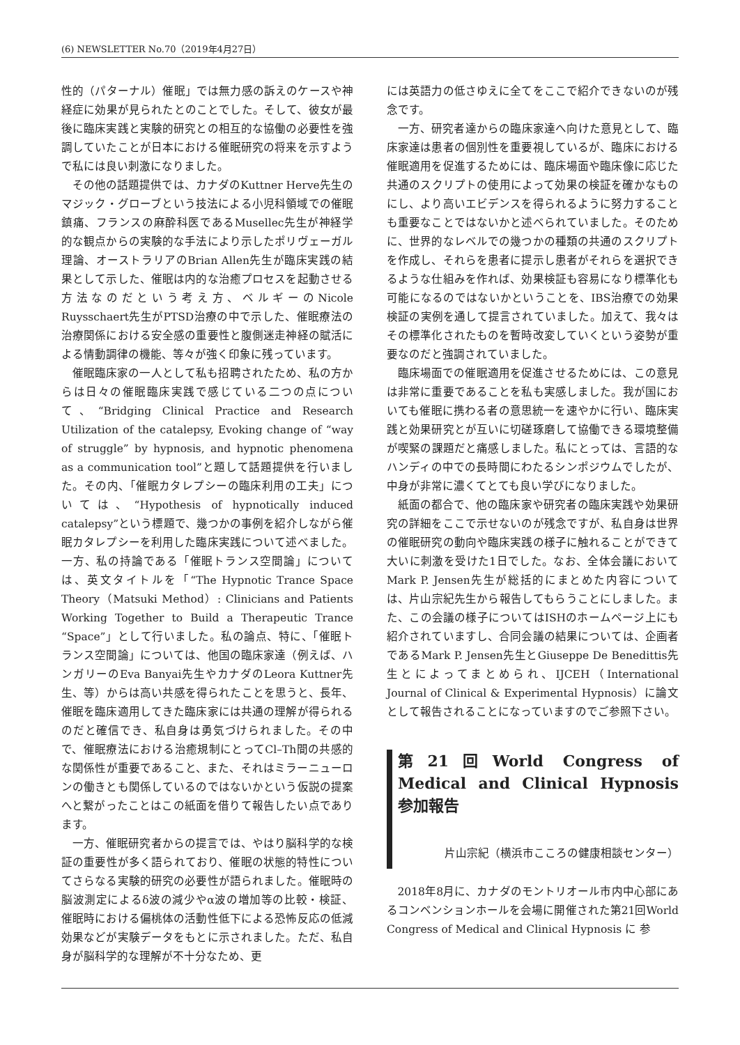(6) NEWSLETTER No.70（2019年4月27日）
性的（パターナル）催眠」では無力感の訴えのケースや神経症に効果が見られたとのことでした。そして、彼女が最後に臨床実践と実験的研究との相互的な協働の必要性を強調していたことが日本における催眠研究の将来を示すようで私には良い刺激になりました。
その他の話題提供では、カナダのKuttner Herve先生のマジック・グローブという技法による小児科領域での催眠鎮痛、フランスの麻酔科医であるMusellec先生が神経学的な観点からの実験的な手法により示したポリヴェーガル理論、オーストラリアのBrian Allen先生が臨床実践の結果として示した、催眠は内的な治癒プロセスを起動させる方法なのだという考え方、ベルギーのNicole Ruysschaert先生がPTSD治療の中で示した、催眠療法の治療関係における安全感の重要性と腹側迷走神経の賦活による情動調律の機能、等々が強く印象に残っています。
催眠臨床家の一人として私も招聘されたため、私の方からは日々の催眠臨床実践で感じている二つの点について、“Bridging Clinical Practice and Research Utilization of the catalepsy, Evoking change of “way of struggle” by hypnosis, and hypnotic phenomena as a communication tool”と題して話題提供を行いました。その内、「催眠カタレプシーの臨床利用の工夫」については、“Hypothesis of hypnotically induced catalepsy”という標題で、幾つかの事例を紹介しながら催眠カタレプシーを利用した臨床実践について述べました。一方、私の持論である「催眠トランス空間論」については、英文タイトルを「“The Hypnotic Trance Space Theory（Matsuki Method）: Clinicians and Patients Working Together to Build a Therapeutic Trance “Space”」として行いました。私の論点、特に、「催眠トランス空間論」については、他国の臨床家達（例えば、ハンガリーのEva Banyai先生やカナダのLeora Kuttner先生、等）からは高い共感を得られたことを思うと、長年、催眠を臨床適用してきた臨床家には共通の理解が得られるのだと確信でき、私自身は勇気づけられました。その中で、催眠療法における治癒規制にとってCl–Th間の共感的な関係性が重要であること、また、それはミラーニューロンの働きとも関係しているのではないかという仮説の提案へと繋がったことはこの紙面を借りて報告したい点であります。
一方、催眠研究者からの提言では、やはり脳科学的な検証の重要性が多く語られており、催眠の状態的特性についてさらなる実験的研究の必要性が語られました。催眠時の脳波測定によるδ波の減少やα波の増加等の比較・検証、催眠時における偏桃体の活動性低下による恐怖反応の低減効果などが実験データをもとに示されました。ただ、私自身が脳科学的な理解が不十分なため、更
には英語力の低さゆえに全てをここで紹介できないのが残念です。
一方、研究者達からの臨床家達へ向けた意見として、臨床家達は患者の個別性を重要視しているが、臨床における催眠適用を促進するためには、臨床場面や臨床像に応じた共通のスクリプトの使用によって効果の検証を確かなものにし、より高いエビデンスを得られるように努力することも重要なことではないかと述べられていました。そのために、世界的なレベルでの幾つかの種類の共通のスクリプトを作成し、それらを患者に提示し患者がそれらを選択できるような仕組みを作れば、効果検証も容易になり標準化も可能になるのではないかということを、IBS治療での効果検証の実例を通して提言されていました。加えて、我々はその標準化されたものを暫時改変していくという姿勢が重要なのだと強調されていました。
臨床場面での催眠適用を促進させるためには、この意見は非常に重要であることを私も実感しました。我が国においても催眠に携わる者の意思統一を速やかに行い、臨床実践と効果研究とが互いに切磋琢磨して協働できる環境整備が喫緊の課題だと痛感しました。私にとっては、言語的なハンディの中での長時間にわたるシンポジウムでしたが、中身が非常に濃くてとても良い学びになりました。
紙面の都合で、他の臨床家や研究者の臨床実践や効果研究の詳細をここで示せないのが残念ですが、私自身は世界の催眠研究の動向や臨床実践の様子に触れることができて大いに刺激を受けた1日でした。なお、全体会議においてMark P. Jensen先生が総括的にまとめた内容については、片山宗紀先生から報告してもらうことにしました。また、この会議の様子についてはISHのホームページ上にも紹介されていますし、合同会議の結果については、企画者であるMark P. Jensen先生とGiuseppe De Benedittis先生とによってまとめられ、IJCEH（International Journal of Clinical & Experimental Hypnosis）に論文として報告されることになっていますのでご参照下さい。
第21回World Congress of Medical and Clinical Hypnosis　参加報告
片山宗紀（横浜市こころの健康相談センター）
2018年8月に、カナダのモントリオール市内中心部にあるコンベンションホールを会場に開催された第21回World Congress of Medical and Clinical Hypnosis に 参